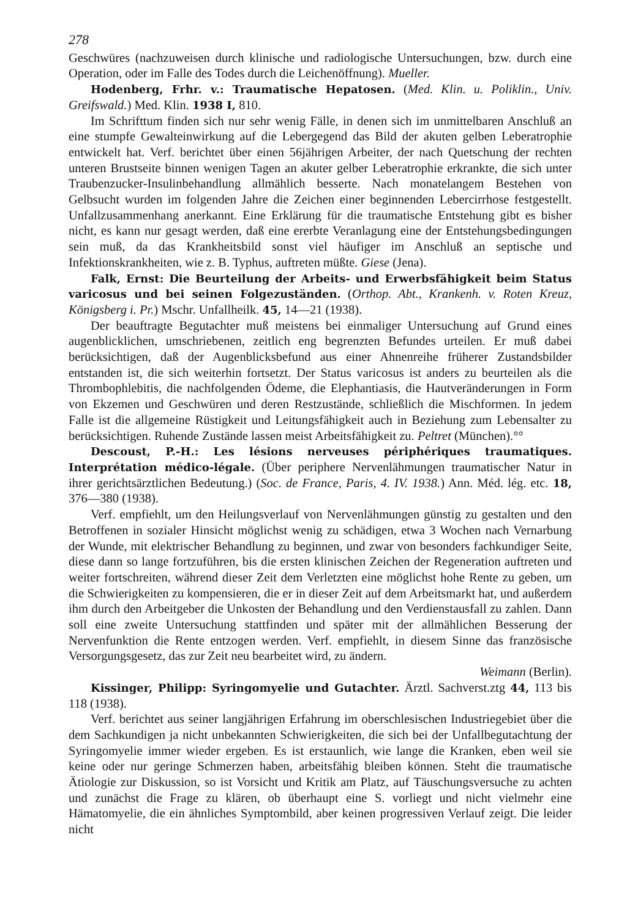278
Geschwüres (nachzuweisen durch klinische und radiologische Untersuchungen, bzw. durch eine Operation, oder im Falle des Todes durch die Leichenöffnung). Mueller.
Hodenberg, Frhr. v.: Traumatische Hepatosen. (Med. Klin. u. Poliklin., Univ. Greifswald.) Med. Klin. 1938 I, 810.
Im Schrifttum finden sich nur sehr wenig Fälle, in denen sich im unmittelbaren Anschluß an eine stumpfe Gewalteinwirkung auf die Lebergegend das Bild der akuten gelben Leberatrophie entwickelt hat. Verf. berichtet über einen 56jährigen Arbeiter, der nach Quetschung der rechten unteren Brustseite binnen wenigen Tagen an akuter gelber Leberatrophie erkrankte, die sich unter Traubenzucker-Insulinbehandlung allmählich besserte. Nach monatelangem Bestehen von Gelbsucht wurden im folgenden Jahre die Zeichen einer beginnenden Lebercirrhose festgestellt. Unfallzusammenhang anerkannt. Eine Erklärung für die traumatische Entstehung gibt es bisher nicht, es kann nur gesagt werden, daß eine ererbte Veranlagung eine der Entstehungsbedingungen sein muß, da das Krankheitsbild sonst viel häufiger im Anschluß an septische und Infektionskrankheiten, wie z. B. Typhus, auftreten müßte. Giese (Jena).
Falk, Ernst: Die Beurteilung der Arbeits- und Erwerbsfähigkeit beim Status varicosus und bei seinen Folgezuständen. (Orthop. Abt., Krankenh. v. Roten Kreuz, Königsberg i. Pr.) Mschr. Unfallheilk. 45, 14—21 (1938).
Der beauftragte Begutachter muß meistens bei einmaliger Untersuchung auf Grund eines augenblicklichen, umschriebenen, zeitlich eng begrenzten Befundes urteilen. Er muß dabei berücksichtigen, daß der Augenblicksbefund aus einer Ahnenreihe früherer Zustandsbilder entstanden ist, die sich weiterhin fortsetzt. Der Status varicosus ist anders zu beurteilen als die Thrombophlebitis, die nachfolgenden Ödeme, die Elephantiasis, die Hautveränderungen in Form von Ekzemen und Geschwüren und deren Restzustände, schließlich die Mischformen. In jedem Falle ist die allgemeine Rüstigkeit und Leitungsfähigkeit auch in Beziehung zum Lebensalter zu berücksichtigen. Ruhende Zustände lassen meist Arbeitsfähigkeit zu. Peltret (München).°°
Descoust, P.-H.: Les lésions nerveuses périphériques traumatiques. Interprétation médico-légale. (Über periphere Nervenlähmungen traumatischer Natur in ihrer gerichtsärztlichen Bedeutung.) (Soc. de France, Paris, 4. IV. 1938.) Ann. Méd. lég. etc. 18, 376—380 (1938).
Verf. empfiehlt, um den Heilungsverlauf von Nervenlähmungen günstig zu gestalten und den Betroffenen in sozialer Hinsicht möglichst wenig zu schädigen, etwa 3 Wochen nach Vernarbung der Wunde, mit elektrischer Behandlung zu beginnen, und zwar von besonders fachkundiger Seite, diese dann so lange fortzuführen, bis die ersten klinischen Zeichen der Regeneration auftreten und weiter fortschreiten, während dieser Zeit dem Verletzten eine möglichst hohe Rente zu geben, um die Schwierigkeiten zu kompensieren, die er in dieser Zeit auf dem Arbeitsmarkt hat, und außerdem ihm durch den Arbeitgeber die Unkosten der Behandlung und den Verdienstausfall zu zahlen. Dann soll eine zweite Untersuchung stattfinden und später mit der allmählichen Besserung der Nervenfunktion die Rente entzogen werden. Verf. empfiehlt, in diesem Sinne das französische Versorgungsgesetz, das zur Zeit neu bearbeitet wird, zu ändern.
Weimann (Berlin).
Kissinger, Philipp: Syringomyelie und Gutachter. Ärztl. Sachverst.ztg 44, 113 bis 118 (1938).
Verf. berichtet aus seiner langjährigen Erfahrung im oberschlesischen Industriegebiet über die dem Sachkundigen ja nicht unbekannten Schwierigkeiten, die sich bei der Unfallbegutachtung der Syringomyelie immer wieder ergeben. Es ist erstaunlich, wie lange die Kranken, eben weil sie keine oder nur geringe Schmerzen haben, arbeitsfähig bleiben können. Steht die traumatische Ätiologie zur Diskussion, so ist Vorsicht und Kritik am Platz, auf Täuschungsversuche zu achten und zunächst die Frage zu klären, ob überhaupt eine S. vorliegt und nicht vielmehr eine Hämatomyelie, die ein ähnliches Symptombild, aber keinen progressiven Verlauf zeigt. Die leider nicht